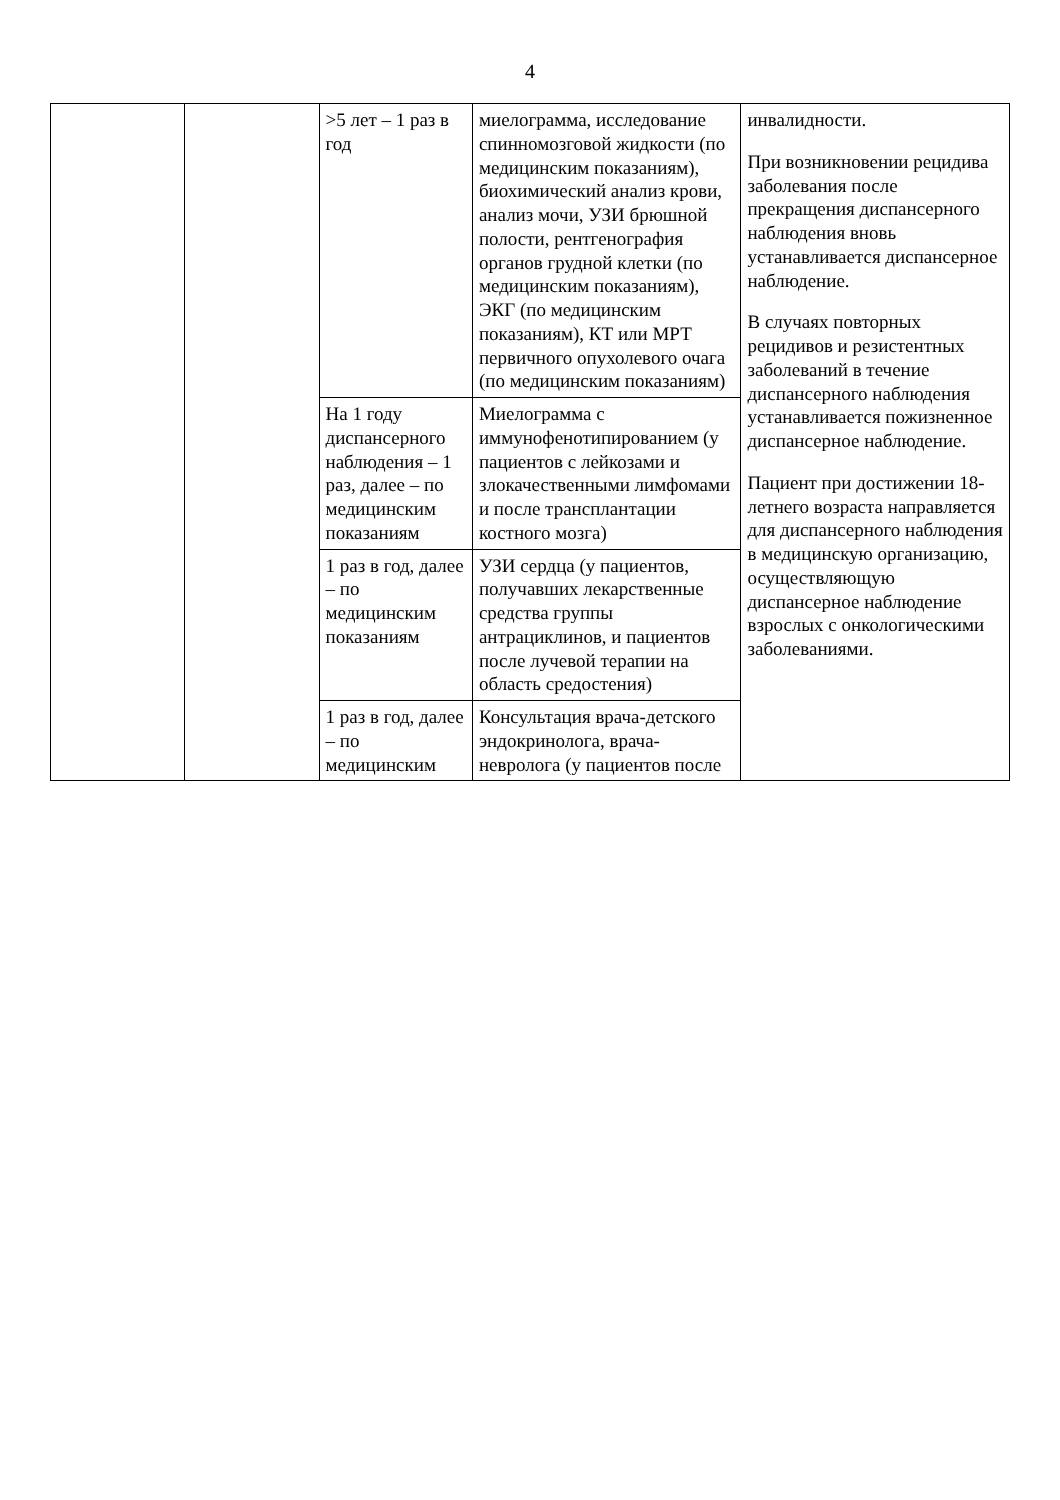4
| | | >5 лет – 1 раз в год | миелограмма, исследование спинномозговой жидкости (по медицинским показаниям), биохимический анализ крови, анализ мочи, УЗИ брюшной полости, рентгенография органов грудной клетки (по медицинским показаниям), ЭКГ (по медицинским показаниям), КТ или МРТ первичного опухолевого очага (по медицинским показаниям) | инвалидности. При возникновении рецидива заболевания после прекращения диспансерного наблюдения вновь устанавливается диспансерное наблюдение. В случаях повторных рецидивов и резистентных заболеваний в течение диспансерного наблюдения устанавливается пожизненное диспансерное наблюдение. Пациент при достижении 18-летнего возраста направляется для диспансерного наблюдения в медицинскую организацию, осуществляющую диспансерное наблюдение взрослых с онкологическими заболеваниями. |
| | | На 1 году диспансерного наблюдения – 1 раз, далее – по медицинским показаниям | Миелограмма с иммунофенотипированием (у пациентов с лейкозами и злокачественными лимфомами и после трансплантации костного мозга) | |
| | | 1 раз в год, далее – по медицинским показаниям | УЗИ сердца (у пациентов, получавших лекарственные средства группы антрациклинов, и пациентов после лучевой терапии на область средостения) | |
| | | 1 раз в год, далее – по медицинским | Консультация врача-детского эндокринолога, врача-невролога (у пациентов после | |